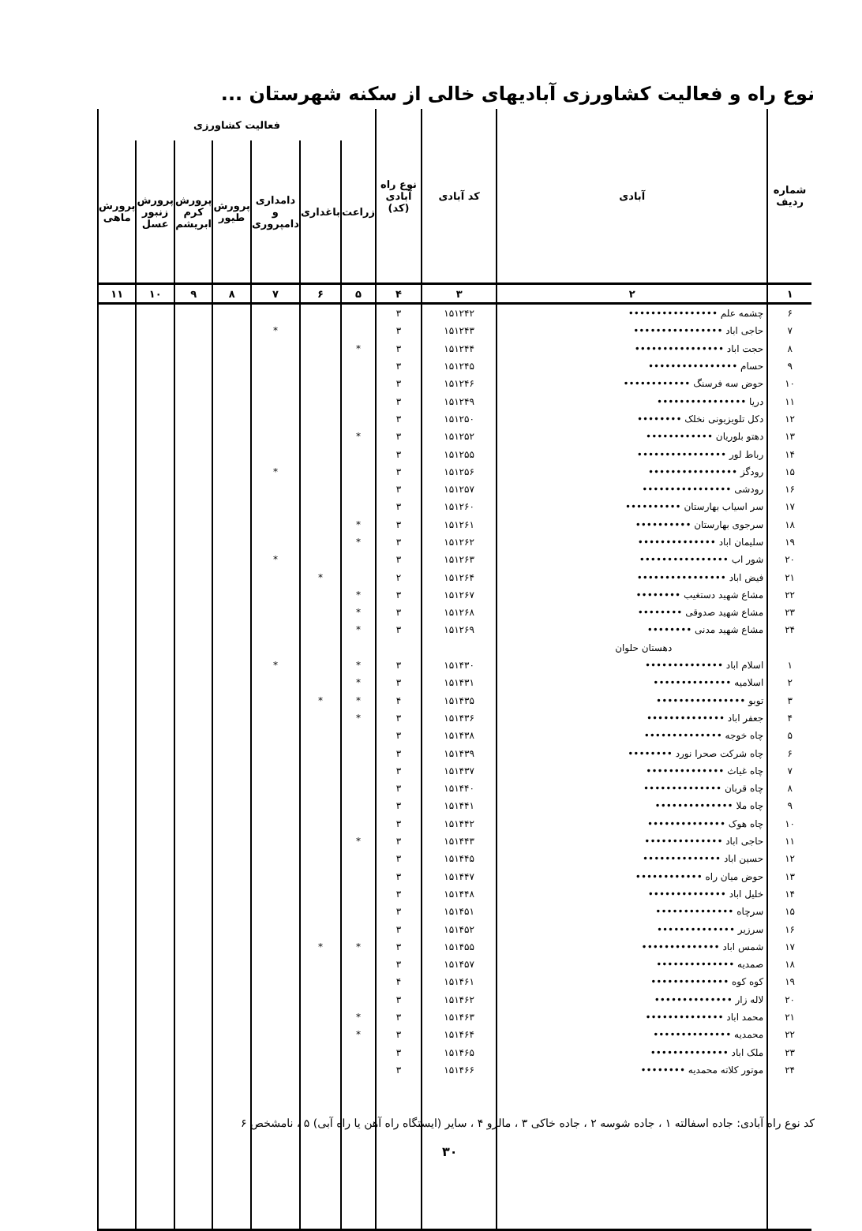نوع راه و فعالیت کشاورزی آبادیهای خالی از سکنه شهرستان ...
| شماره ردیف | آبادی | کد آبادی | نوع راه آبادی (کد) | فعالیت کشاورزی | | | | | | |
| --- | --- | --- | --- | --- | --- | --- | --- | --- | --- | --- |
| | | | | زراعت | باغداری | دامداری و دامپروری | پرورش طیور | پرورش کرم ابریشم | پرورش زنبور عسل | پرورش ماهی |
| ۱ | ۲ | ۳ | ۴ | ۵ | ۶ | ۷ | ۸ | ۹ | ۱۰ | ۱۱ |
| ۶ | چشمه علم •••••••••••••••• | ۱۵۱۲۴۲ | ۳ | | | | | | | |
| ۷ | حاجی اباد •••••••••••••••• | ۱۵۱۲۴۳ | ۳ | | | * | | | | |
| ۸ | حجت اباد •••••••••••••••• | ۱۵۱۲۴۴ | ۳ | * | | | | | | |
| ۹ | حسام •••••••••••••••• | ۱۵۱۲۴۵ | ۳ | | | | | | | |
| ۱۰ | حوض سه فرسنگ •••••••••••• | ۱۵۱۲۴۶ | ۳ | | | | | | | |
| ۱۱ | دریا •••••••••••••••• | ۱۵۱۲۴۹ | ۳ | | | | | | | |
| ۱۲ | دکل تلویزیونی نخلک •••••••• | ۱۵۱۲۵۰ | ۳ | | | | | | | |
| ۱۳ | دهتو بلوریان •••••••••••• | ۱۵۱۲۵۲ | ۳ | * | | | | | | |
| ۱۴ | رباط لور •••••••••••••••• | ۱۵۱۲۵۵ | ۳ | | | | | | | |
| ۱۵ | رودگز •••••••••••••••• | ۱۵۱۲۵۶ | ۳ | | | * | | | | |
| ۱۶ | رودشی •••••••••••••••• | ۱۵۱۲۵۷ | ۳ | | | | | | | |
| ۱۷ | سر اسیاب بهارستان •••••••••• | ۱۵۱۲۶۰ | ۳ | | | | | | | |
| ۱۸ | سرجوی بهارستان •••••••••• | ۱۵۱۲۶۱ | ۳ | * | | | | | | |
| ۱۹ | سلیمان اباد •••••••••••••• | ۱۵۱۲۶۲ | ۳ | * | | | | | | |
| ۲۰ | شور اب •••••••••••••••• | ۱۵۱۲۶۳ | ۳ | | | * | | | | |
| ۲۱ | فیض اباد •••••••••••••••• | ۱۵۱۲۶۴ | ۲ | | * | | | | | |
| ۲۲ | مشاع شهید دستغیب •••••••• | ۱۵۱۲۶۷ | ۳ | * | | | | | | |
| ۲۳ | مشاع شهید صدوقی •••••••• | ۱۵۱۲۶۸ | ۳ | * | | | | | | |
| ۲۴ | مشاع شهید مدنی •••••••• | ۱۵۱۲۶۹ | ۳ | * | | | | | | |
| | دهستان حلوان | | | | | | | | | |
| ۱ | اسلام اباد •••••••••••••• | ۱۵۱۴۳۰ | ۳ | * | | * | | | | |
| ۲ | اسلامیه •••••••••••••• | ۱۵۱۴۳۱ | ۳ | * | | | | | | |
| ۳ | توبو •••••••••••••••• | ۱۵۱۴۳۵ | ۴ | * | * | | | | | |
| ۴ | جعفر اباد •••••••••••••• | ۱۵۱۴۳۶ | ۳ | * | | | | | | |
| ۵ | چاه خوجه •••••••••••••• | ۱۵۱۴۳۸ | ۳ | | | | | | | |
| ۶ | چاه شرکت صحرا نورد •••••••• | ۱۵۱۴۳۹ | ۳ | | | | | | | |
| ۷ | چاه غیاث •••••••••••••• | ۱۵۱۴۳۷ | ۳ | | | | | | | |
| ۸ | چاه قربان •••••••••••••• | ۱۵۱۴۴۰ | ۳ | | | | | | | |
| ۹ | چاه ملا •••••••••••••• | ۱۵۱۴۴۱ | ۳ | | | | | | | |
| ۱۰ | چاه هوک •••••••••••••• | ۱۵۱۴۴۲ | ۳ | | | | | | | |
| ۱۱ | حاجی اباد •••••••••••••• | ۱۵۱۴۴۳ | ۳ | * | | | | | | |
| ۱۲ | حسین اباد •••••••••••••• | ۱۵۱۴۴۵ | ۳ | | | | | | | |
| ۱۳ | حوض میان راه •••••••••••• | ۱۵۱۴۴۷ | ۳ | | | | | | | |
| ۱۴ | خلیل اباد •••••••••••••• | ۱۵۱۴۴۸ | ۳ | | | | | | | |
| ۱۵ | سرچاه •••••••••••••• | ۱۵۱۴۵۱ | ۳ | | | | | | | |
| ۱۶ | سرزیر •••••••••••••• | ۱۵۱۴۵۲ | ۳ | | | | | | | |
| ۱۷ | شمس اباد •••••••••••••• | ۱۵۱۴۵۵ | ۳ | * | * | | | | | |
| ۱۸ | صمدیه •••••••••••••• | ۱۵۱۴۵۷ | ۳ | | | | | | | |
| ۱۹ | کوه کوه •••••••••••••• | ۱۵۱۴۶۱ | ۴ | | | | | | | |
| ۲۰ | لاله زار •••••••••••••• | ۱۵۱۴۶۲ | ۳ | | | | | | | |
| ۲۱ | محمد اباد •••••••••••••• | ۱۵۱۴۶۳ | ۳ | * | | | | | | |
| ۲۲ | محمدیه •••••••••••••• | ۱۵۱۴۶۴ | ۳ | * | | | | | | |
| ۲۳ | ملک اباد •••••••••••••• | ۱۵۱۴۶۵ | ۳ | | | | | | | |
| ۲۴ | موتور کلاته محمدیه •••••••• | ۱۵۱۴۶۶ | ۳ | | | | | | | |
کد نوع راه آبادی: جاده اسفالته ۱ ، جاده شوسه ۲ ، جاده خاکی ۳ ، مالرو ۴ ، سایر (ایستگاه راه آهن یا راه آبی) ۵ ، نامشخص ۶
۳۰